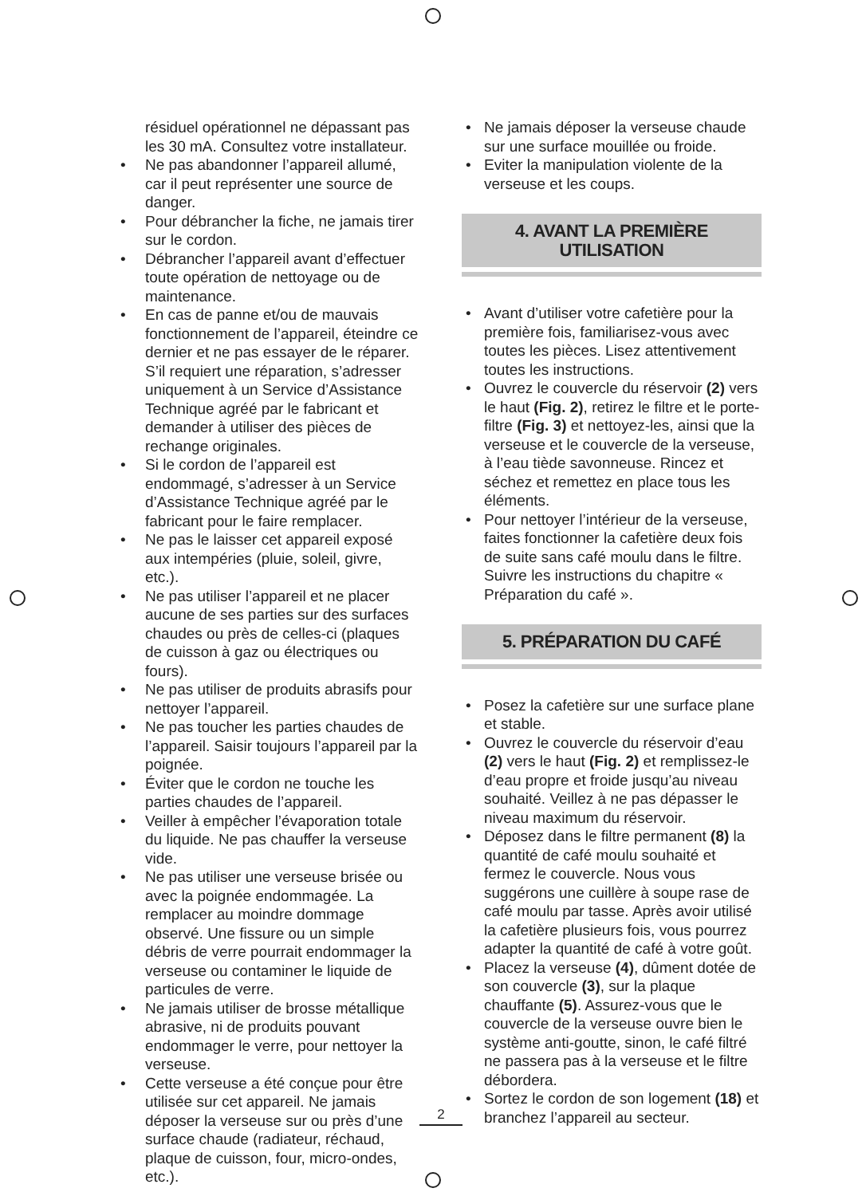résiduel opérationnel ne dépassant pas les 30 mA. Consultez votre installateur.
• Ne pas abandonner l’appareil allumé, car il peut représenter une source de danger.
• Pour débrancher la fiche, ne jamais tirer sur le cordon.
• Débrancher l’appareil avant d’effectuer toute opération de nettoyage ou de maintenance.
• En cas de panne et/ou de mauvais fonctionnement de l’appareil, éteindre ce dernier et ne pas essayer de le réparer. S’il requiert une réparation, s’adresser uniquement à un Service d’Assistance Technique agréé par le fabricant et demander à utiliser des pièces de rechange originales.
• Si le cordon de l’appareil est endommagé, s’adresser à un Service d’Assistance Technique agréé par le fabricant pour le faire remplacer.
• Ne pas le laisser cet appareil exposé aux intempéries (pluie, soleil, givre, etc.).
• Ne pas utiliser l’appareil et ne placer aucune de ses parties sur des surfaces chaudes ou près de celles-ci (plaques de cuisson à gaz ou électriques ou fours).
• Ne pas utiliser de produits abrasifs pour nettoyer l’appareil.
• Ne pas toucher les parties chaudes de l’appareil. Saisir toujours l’appareil par la poignée.
• Éviter que le cordon ne touche les parties chaudes de l’appareil.
• Veiller à empêcher l’évaporation totale du liquide. Ne pas chauffer la verseuse vide.
• Ne pas utiliser une verseuse brisée ou avec la poignée endommagée. La remplacer au moindre dommage observé. Une fissure ou un simple débris de verre pourrait endommager la verseuse ou contaminer le liquide de particules de verre.
• Ne jamais utiliser de brosse métallique abrasive, ni de produits pouvant endommager le verre, pour nettoyer la verseuse.
• Cette verseuse a été conçue pour être utilisée sur cet appareil. Ne jamais déposer la verseuse sur ou près d’une surface chaude (radiateur, réchaud, plaque de cuisson, four, micro-ondes, etc.).
• Ne jamais déposer la verseuse chaude sur une surface mouillée ou froide.
• Eviter la manipulation violente de la verseuse et les coups.
4. AVANT LA PREMIÈRE UTILISATION
• Avant d’utiliser votre cafetière pour la première fois, familiarisez-vous avec toutes les pièces. Lisez attentivement toutes les instructions.
• Ouvrez le couvercle du réservoir (2) vers le haut (Fig. 2), retirez le filtre et le porte-filtre (Fig. 3) et nettoyez-les, ainsi que la verseuse et le couvercle de la verseuse, à l’eau tiède savonneuse. Rincez et séchez et remettez en place tous les éléments.
• Pour nettoyer l’intérieur de la verseuse, faites fonctionner la cafetière deux fois de suite sans café moulu dans le filtre. Suivre les instructions du chapitre « Préparation du café ».
5. PRÉPARATION DU CAFÉ
• Posez la cafetière sur une surface plane et stable.
• Ouvrez le couvercle du réservoir d’eau (2) vers le haut (Fig. 2) et remplissez-le d’eau propre et froide jusqu’au niveau souhaité. Veillez à ne pas dépasser le niveau maximum du réservoir.
• Déposez dans le filtre permanent (8) la quantité de café moulu souhaité et fermez le couvercle. Nous vous suggérons une cuillère à soupe rase de café moulu par tasse. Après avoir utilisé la cafetière plusieurs fois, vous pourrez adapter la quantité de café à votre goût.
• Placez la verseuse (4), dûment dotée de son couvercle (3), sur la plaque chauffante (5). Assurez-vous que le couvercle de la verseuse ouvre bien le système anti-goutte, sinon, le café filtré ne passera pas à la verseuse et le filtre débordera.
• Sortez le cordon de son logement (18) et branchez l’appareil au secteur.
2